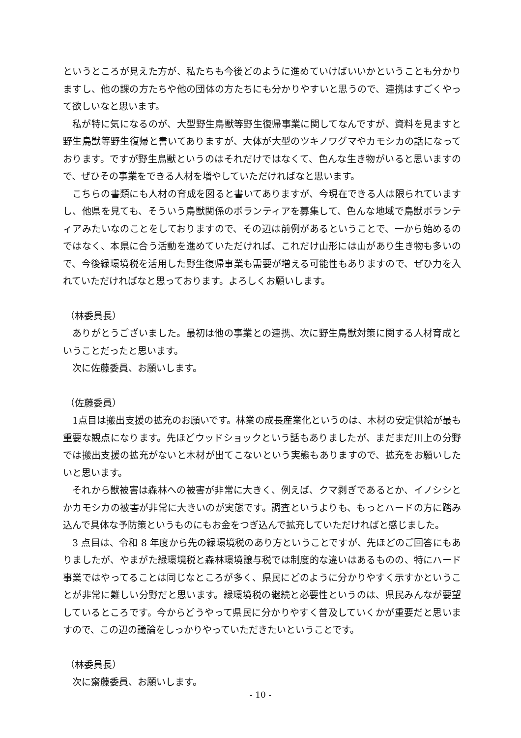というところが見えた方が、私たちも今後どのように進めていけばいいかということも分かりますし、他の課の方たちや他の団体の方たちにも分かりやすいと思うので、連携はすごくやって欲しいなと思います。
私が特に気になるのが、大型野生鳥獣等野生復帰事業に関してなんですが、資料を見ますと野生鳥獣等野生復帰と書いてありますが、大体が大型のツキノワグマやカモシカの話になっております。ですが野生鳥獣というのはそれだけではなくて、色んな生き物がいると思いますので、ぜひその事業をできる人材を増やしていただければなと思います。
こちらの書類にも人材の育成を図ると書いてありますが、今現在できる人は限られていますし、他県を見ても、そういう鳥獣関係のボランティアを募集して、色んな地域で鳥獣ボランティアみたいなのことをしておりますので、その辺は前例があるということで、一から始めるのではなく、本県に合う活動を進めていただければ、これだけ山形には山があり生き物も多いので、今後緑環境税を活用した野生復帰事業も需要が増える可能性もありますので、ぜひ力を入れていただければなと思っております。よろしくお願いします。
（林委員長）
ありがとうございました。最初は他の事業との連携、次に野生鳥獣対策に関する人材育成ということだったと思います。
次に佐藤委員、お願いします。
（佐藤委員）
1点目は搬出支援の拡充のお願いです。林業の成長産業化というのは、木材の安定供給が最も重要な観点になります。先ほどウッドショックという話もありましたが、まだまだ川上の分野では搬出支援の拡充がないと木材が出てこないという実態もありますので、拡充をお願いしたいと思います。
それから獣被害は森林への被害が非常に大きく、例えば、クマ剥ぎであるとか、イノシシとかカモシカの被害が非常に大きいのが実態です。調査というよりも、もっとハードの方に踏み込んで具体な予防策というものにもお金をつぎ込んで拡充していただければと感じました。
3 点目は、令和 8 年度から先の緑環境税のあり方ということですが、先ほどのご回答にもありましたが、やまがた緑環境税と森林環境譲与税では制度的な違いはあるものの、特にハード事業ではやってることは同じなところが多く、県民にどのように分かりやすく示すかということが非常に難しい分野だと思います。緑環境税の継続と必要性というのは、県民みんなが要望しているところです。今からどうやって県民に分かりやすく普及していくかが重要だと思いますので、この辺の議論をしっかりやっていただきたいということです。
（林委員長）
次に齋藤委員、お願いします。
- 10 -